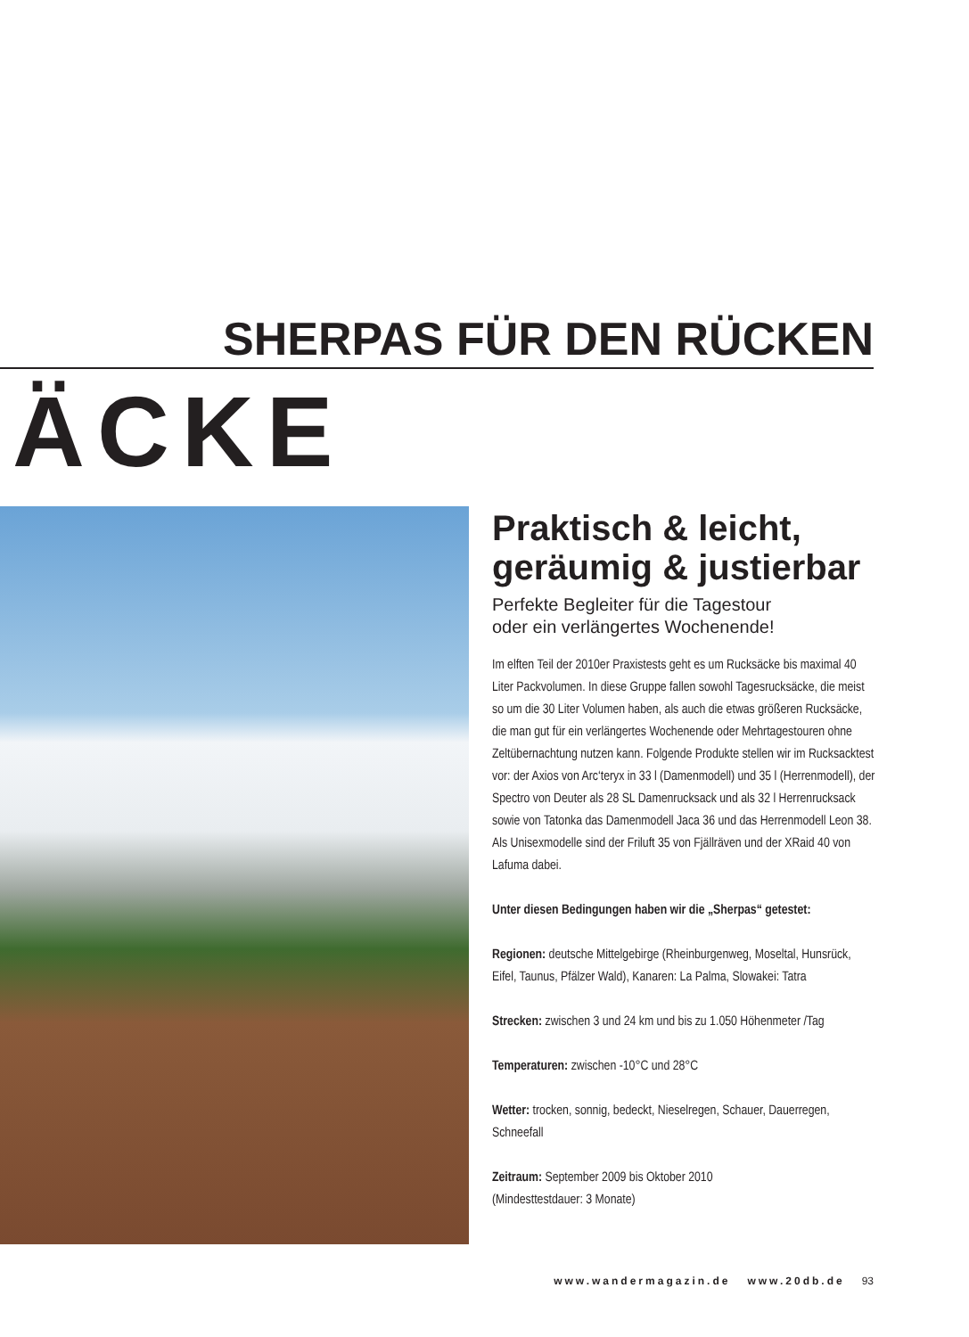SHERPAS FÜR DEN RÜCKEN
ÄCKE
Praktisch & leicht, geräumig & justierbar
Perfekte Begleiter für die Tagestour
oder ein verlängertes Wochenende!
Im elften Teil der 2010er Praxistests geht es um Rucksäcke bis maximal 40 Liter Packvolumen. In diese Gruppe fallen sowohl Tagesrucksäcke, die meist so um die 30 Liter Volumen haben, als auch die etwas größeren Rucksäcke, die man gut für ein verlängertes Wochenende oder Mehrtagestouren ohne Zeltübernachtung nutzen kann. Folgende Produkte stellen wir im Rucksacktest vor: der Axios von Arc‘teryx in 33 l (Damenmodell) und 35 l (Herrenmodell), der Spectro von Deuter als 28 SL Damenrucksack und als 32 l Herrenrucksack sowie von Tatonka das Damenmodell Jaca 36 und das Herrenmodell Leon 38. Als Unisexmodelle sind der Friluft 35 von Fjällräven und der XRaid 40 von Lafuma dabei.
Unter diesen Bedingungen haben wir die „Sherpas“ getestet:
Regionen: deutsche Mittelgebirge (Rheinburgenweg, Moseltal, Hunsrück, Eifel, Taunus, Pfälzer Wald), Kanaren: La Palma, Slowakei: Tatra
Strecken: zwischen 3 und 24 km und bis zu 1.050 Höhenmeter /Tag
Temperaturen: zwischen -10°C und 28°C
Wetter: trocken, sonnig, bedeckt, Nieselregen, Schauer, Dauerregen, Schneefall
Zeitraum: September 2009 bis Oktober 2010
(Mindesttestdauer: 3 Monate)
www.wandermagazin.de www.20db.de 93